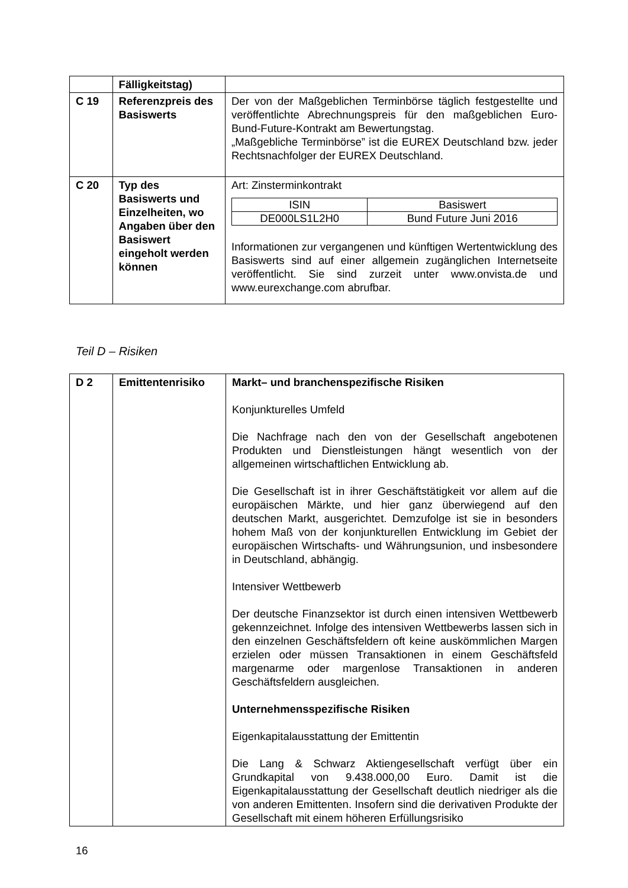| | Fälligkeitstag) | |
| C 19 | Referenzpreis des Basiswerts | Der von der Maßgeblichen Terminbörse täglich festgestellte und veröffentlichte Abrechnungspreis für den maßgeblichen Euro-Bund-Future-Kontrakt am Bewertungstag. „Maßgebliche Terminbörse” ist die EUREX Deutschland bzw. jeder Rechtsnachfolger der EUREX Deutschland. |
| C 20 | Typ des Basiswerts und Einzelheiten, wo Angaben über den Basiswert eingeholt werden können | Art: Zinsterminkontrakt / ISIN / Basiswert / / --- / --- / / DE000LS1L2H0 / Bund Future Juni 2016 / Informationen zur vergangenen und künftigen Wertentwicklung des Basiswerts sind auf einer allgemein zugänglichen Internetseite veröffentlicht. Sie sind zurzeit unter www.onvista.de und www.eurexchange.com abrufbar. |
Teil D – Risiken
| D 2 | Emittentenrisiko | Markt– und branchenspezifische Risiken Konjunkturelles Umfeld Die Nachfrage nach den von der Gesellschaft angebotenen Produkten und Dienstleistungen hängt wesentlich von der allgemeinen wirtschaftlichen Entwicklung ab. Die Gesellschaft ist in ihrer Geschäftstätigkeit vor allem auf die europäischen Märkte, und hier ganz überwiegend auf den deutschen Markt, ausgerichtet. Demzufolge ist sie in besonders hohem Maß von der konjunkturellen Entwicklung im Gebiet der europäischen Wirtschafts- und Währungsunion, und insbesondere in Deutschland, abhängig. Intensiver Wettbewerb Der deutsche Finanzsektor ist durch einen intensiven Wettbewerb gekennzeichnet. Infolge des intensiven Wettbewerbs lassen sich in den einzelnen Geschäftsfeldern oft keine auskömmlichen Margen erzielen oder müssen Transaktionen in einem Geschäftsfeld margenarme oder margenlose Transaktionen in anderen Geschäftsfeldern ausgleichen. Unternehmensspezifische Risiken Eigenkapitalausstattung der Emittentin Die Lang & Schwarz Aktiengesellschaft verfügt über ein Grundkapital von 9.438.000,00 Euro. Damit ist die Eigenkapitalausstattung der Gesellschaft deutlich niedriger als die von anderen Emittenten. Insofern sind die derivativen Produkte der Gesellschaft mit einem höheren Erfüllungsrisiko |
16